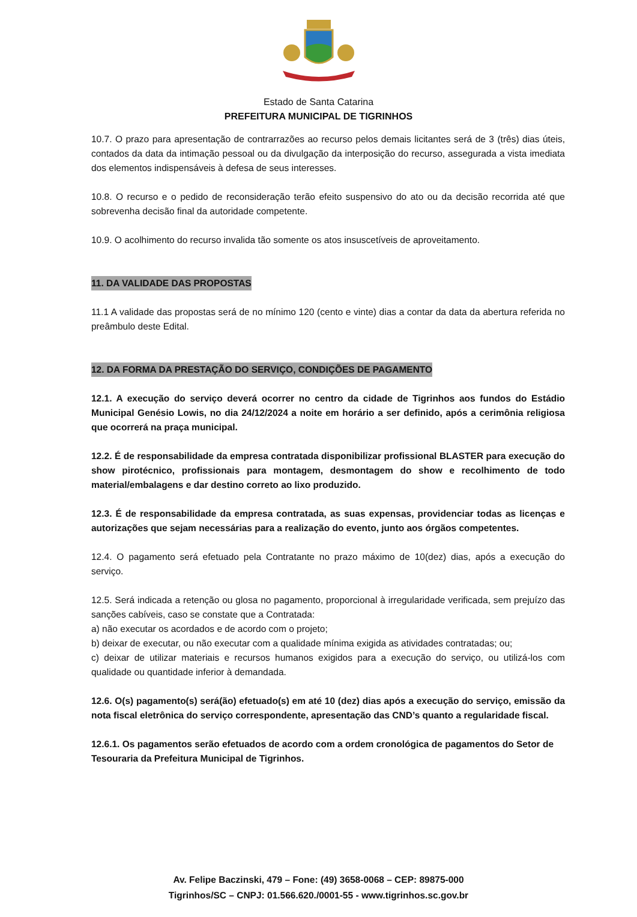Estado de Santa Catarina
PREFEITURA MUNICIPAL DE TIGRINHOS
10.7. O prazo para apresentação de contrarrazões ao recurso pelos demais licitantes será de 3 (três) dias úteis, contados da data da intimação pessoal ou da divulgação da interposição do recurso, assegurada a vista imediata dos elementos indispensáveis à defesa de seus interesses.
10.8. O recurso e o pedido de reconsideração terão efeito suspensivo do ato ou da decisão recorrida até que sobrevenha decisão final da autoridade competente.
10.9. O acolhimento do recurso invalida tão somente os atos insuscetíveis de aproveitamento.
11. DA VALIDADE DAS PROPOSTAS
11.1 A validade das propostas será de no mínimo 120 (cento e vinte) dias a contar da data da abertura referida no preâmbulo deste Edital.
12. DA FORMA DA PRESTAÇÃO DO SERVIÇO, CONDIÇÕES DE PAGAMENTO
12.1. A execução do serviço deverá ocorrer no centro da cidade de Tigrinhos aos fundos do Estádio Municipal Genésio Lowis, no dia 24/12/2024 a noite em horário a ser definido, após a cerimônia religiosa que ocorrerá na praça municipal.
12.2. É de responsabilidade da empresa contratada disponibilizar profissional BLASTER para execução do show pirotécnico, profissionais para montagem, desmontagem do show e recolhimento de todo material/embalagens e dar destino correto ao lixo produzido.
12.3. É de responsabilidade da empresa contratada, as suas expensas, providenciar todas as licenças e autorizações que sejam necessárias para a realização do evento, junto aos órgãos competentes.
12.4. O pagamento será efetuado pela Contratante no prazo máximo de 10(dez) dias, após a execução do serviço.
12.5. Será indicada a retenção ou glosa no pagamento, proporcional à irregularidade verificada, sem prejuízo das sanções cabíveis, caso se constate que a Contratada:
a) não executar os acordados e de acordo com o projeto;
b) deixar de executar, ou não executar com a qualidade mínima exigida as atividades contratadas; ou;
c) deixar de utilizar materiais e recursos humanos exigidos para a execução do serviço, ou utilizá-los com qualidade ou quantidade inferior à demandada.
12.6. O(s) pagamento(s) será(ão) efetuado(s) em até 10 (dez) dias após a execução do serviço, emissão da nota fiscal eletrônica do serviço correspondente, apresentação das CND’s quanto a regularidade fiscal.
12.6.1. Os pagamentos serão efetuados de acordo com a ordem cronológica de pagamentos do Setor de Tesouraria da Prefeitura Municipal de Tigrinhos.
Av. Felipe Baczinski, 479 – Fone: (49) 3658-0068 – CEP: 89875-000
Tigrinhos/SC – CNPJ: 01.566.620./0001-55 - www.tigrinhos.sc.gov.br